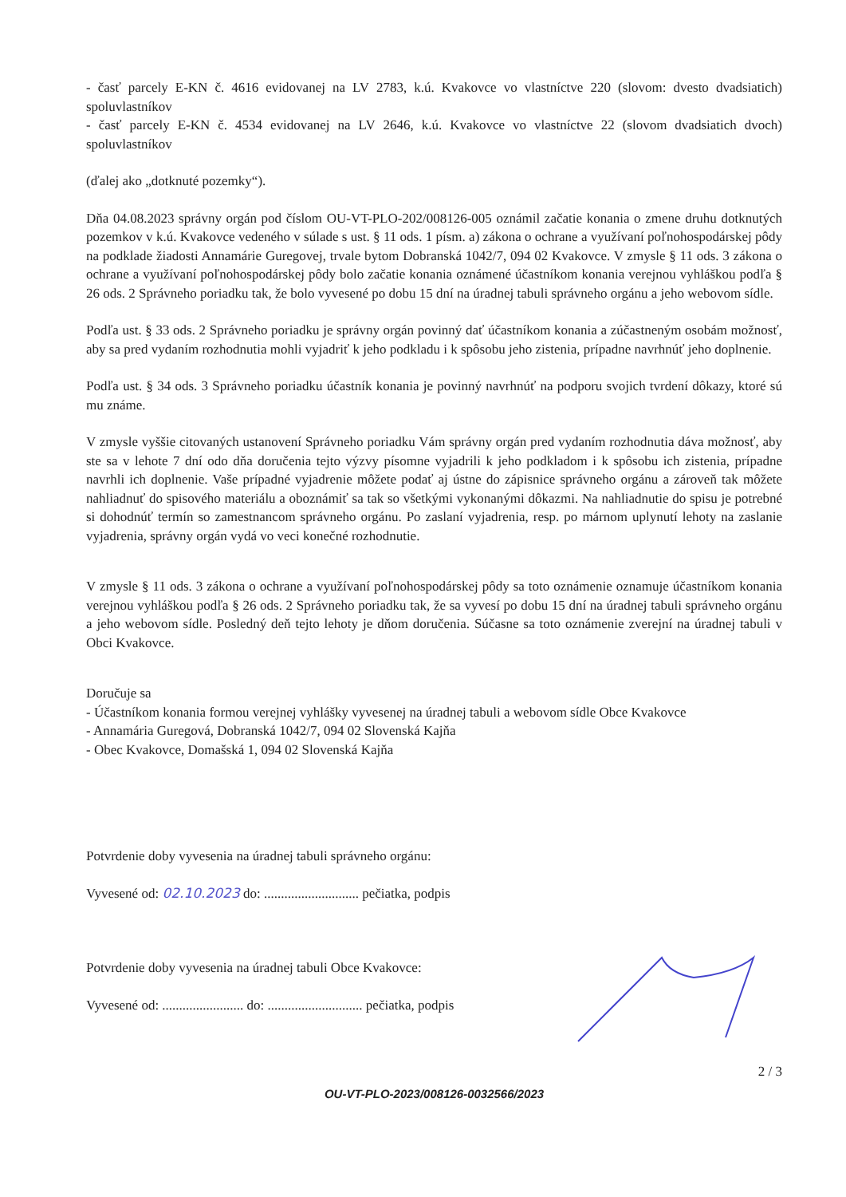- časť parcely E-KN č. 4616 evidovanej na LV 2783, k.ú. Kvakovce vo vlastníctve 220 (slovom: dvesto dvadsiatich) spoluvlastníkov
- časť parcely E-KN č. 4534 evidovanej na LV 2646, k.ú. Kvakovce vo vlastníctve 22 (slovom dvadsiatich dvoch) spoluvlastníkov
(ďalej ako „dotknuté pozemky“).
Dňa 04.08.2023 správny orgán pod číslom OU-VT-PLO-202/008126-005 oznámil začatie konania o zmene druhu dotknutých pozemkov v k.ú. Kvakovce vedeného v súlade s ust. § 11 ods. 1 písm. a) zákona o ochrane a využívaní poľnohospodárskej pôdy na podklade žiadosti Annamárie Guregovej, trvale bytom Dobranská 1042/7, 094 02 Kvakovce. V zmysle § 11 ods. 3 zákona o ochrane a využívaní poľnohospodárskej pôdy bolo začatie konania oznámené účastníkom konania verejnou vyhláškou podľa § 26 ods. 2 Správneho poriadku tak, že bolo vyvesené po dobu 15 dní na úradnej tabuli správneho orgánu a jeho webovom sídle.
Podľa ust. § 33 ods. 2 Správneho poriadku je správny orgán povinný dať účastníkom konania a zúčastneným osobám možnosť, aby sa pred vydaním rozhodnutia mohli vyjadriť k jeho podkladu i k spôsobu jeho zistenia, prípadne navrhnúť jeho doplnenie.
Podľa ust. § 34 ods. 3 Správneho poriadku účastník konania je povinný navrhnúť na podporu svojich tvrdení dôkazy, ktoré sú mu známe.
V zmysle vyššie citovaných ustanovení Správneho poriadku Vám správny orgán pred vydaním rozhodnutia dáva možnosť, aby ste sa v lehote 7 dní odo dňa doručenia tejto výzvy písomne vyjadrili k jeho podkladom i k spôsobu ich zistenia, prípadne navrhli ich doplnenie. Vaše prípadné vyjadrenie môžete podať aj ústne do zápisnice správneho orgánu a zároveň tak môžete nahliadnuť do spisového materiálu a oboznámiť sa tak so všetkými vykonanými dôkazmi. Na nahliadnutie do spisu je potrebné si dohodnúť termín so zamestnancom správneho orgánu. Po zaslaní vyjadrenia, resp. po márnom uplynutí lehoty na zaslanie vyjadrenia, správny orgán vydá vo veci konečné rozhodnutie.
V zmysle § 11 ods. 3 zákona o ochrane a využívaní poľnohospodárskej pôdy sa toto oznámenie oznamuje účastníkom konania verejnou vyhláškou podľa § 26 ods. 2 Správneho poriadku tak, že sa vyvesí po dobu 15 dní na úradnej tabuli správneho orgánu a jeho webovom sídle. Posledný deň tejto lehoty je dňom doručenia. Súčasne sa toto oznámenie zverejní na úradnej tabuli v Obci Kvakovce.
Doručuje sa
- Účastníkom konania formou verejnej vyhlášky vyvesenej na úradnej tabuli a webovom sídle Obce Kvakovce
- Annamária Guregová, Dobranská 1042/7, 094 02 Slovenská Kajňa
- Obec Kvakovce, Domašská 1, 094 02 Slovenská Kajňa
Potvrdenie doby vyvesenia na úradnej tabuli správneho orgánu:
Vyvesené od: 02.10.2023 do: ............................ pečiatka, podpis
Potvrdenie doby vyvesenia na úradnej tabuli Obce Kvakovce:
Vyvesené od: ........................ do: ............................ pečiatka, podpis
2 / 3
OU-VT-PLO-2023/008126-0032566/2023